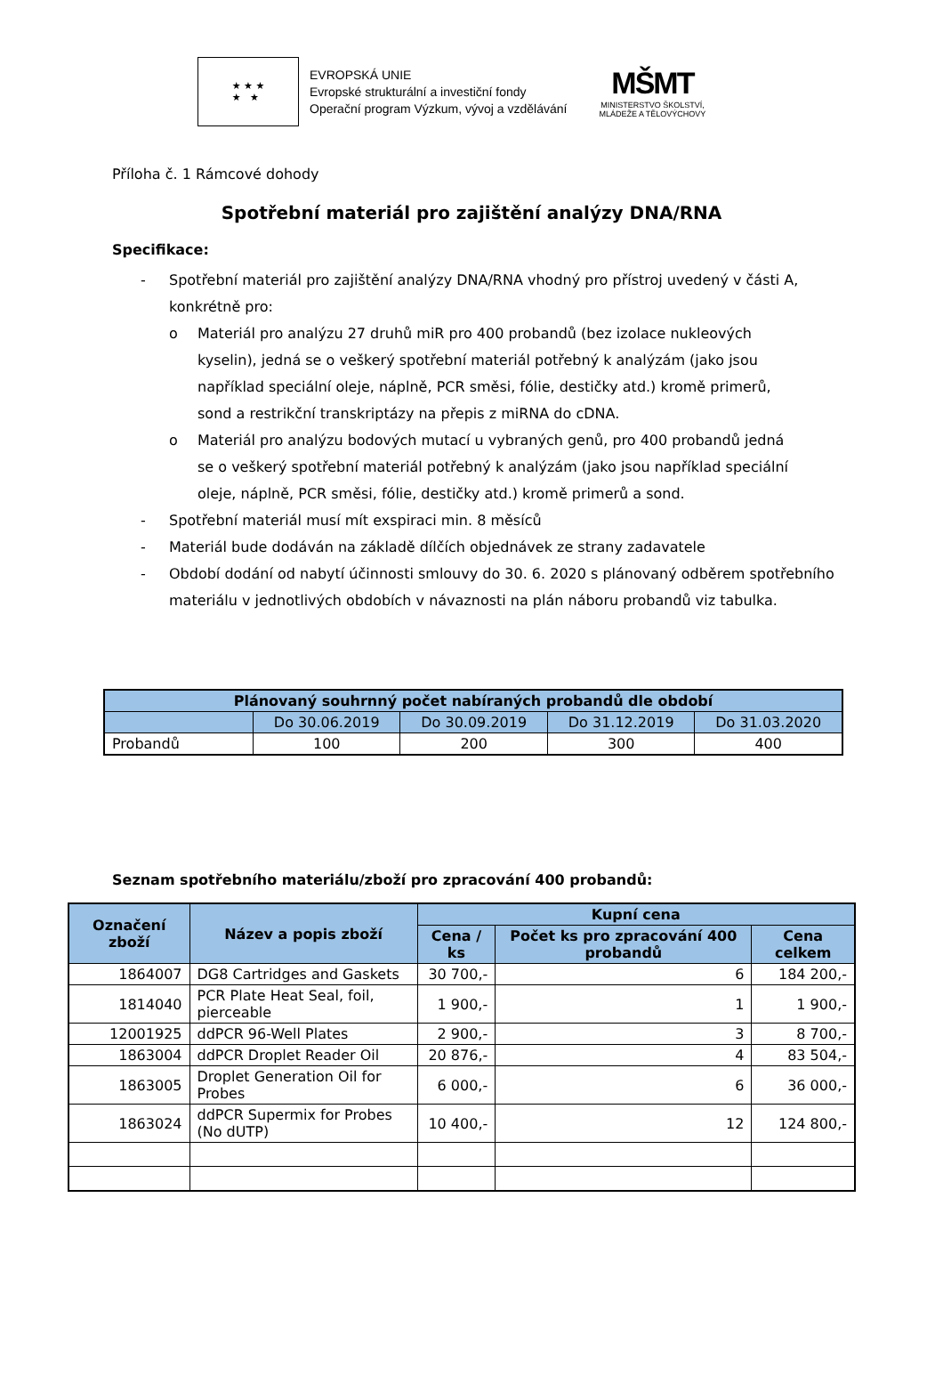★ ★ ★
★ ★
EVROPSKÁ UNIE
Evropské strukturální a investiční fondy
Operační program Výzkum, vývoj a vzdělávání
MŠMT
MINISTERSTVO ŠKOLSTVÍ,
MLÁDEŽE A TĚLOVÝCHOVY
Příloha č. 1 Rámcové dohody
Spotřební materiál pro zajištění analýzy DNA/RNA
Specifikace:
- Spotřební materiál pro zajištění analýzy DNA/RNA vhodný pro přístroj uvedený v části A, konkrétně pro:
o Materiál pro analýzu 27 druhů miR pro 400 probandů (bez izolace nukleových kyselin), jedná se o veškerý spotřební materiál potřebný k analýzám (jako jsou například speciální oleje, náplně, PCR směsi, fólie, destičky atd.) kromě primerů, sond a restrikční transkriptázy na přepis z miRNA do cDNA.
o Materiál pro analýzu bodových mutací u vybraných genů, pro 400 probandů jedná se o veškerý spotřební materiál potřebný k analýzám (jako jsou například speciální oleje, náplně, PCR směsi, fólie, destičky atd.) kromě primerů a sond.
- Spotřební materiál musí mít exspiraci min. 8 měsíců
- Materiál bude dodáván na základě dílčích objednávek ze strany zadavatele
- Období dodání od nabytí účinnosti smlouvy do 30. 6. 2020 s plánovaný odběrem spotřebního materiálu v jednotlivých obdobích v návaznosti na plán náboru probandů viz tabulka.
| Plánovaný souhrnný počet nabíraných probandů dle období | | | | |
| --- | --- | --- | --- | --- |
| | Do 30.06.2019 | Do 30.09.2019 | Do 31.12.2019 | Do 31.03.2020 |
| Probandů | 100 | 200 | 300 | 400 |
Seznam spotřebního materiálu/zboží pro zpracování 400 probandů:
| Označení zboží | Název a popis zboží | Kupní cena | | |
| --- | --- | --- | --- | --- |
| | | Cena / ks | Počet ks pro zpracování 400 probandů | Cena celkem |
| 1864007 | DG8 Cartridges and Gaskets | 30 700,- | 6 | 184 200,- |
| 1814040 | PCR Plate Heat Seal, foil, pierceable | 1 900,- | 1 | 1 900,- |
| 12001925 | ddPCR 96-Well Plates | 2 900,- | 3 | 8 700,- |
| 1863004 | ddPCR Droplet Reader Oil | 20 876,- | 4 | 83 504,- |
| 1863005 | Droplet Generation Oil for Probes | 6 000,- | 6 | 36 000,- |
| 1863024 | ddPCR Supermix for Probes (No dUTP) | 10 400,- | 12 | 124 800,- |